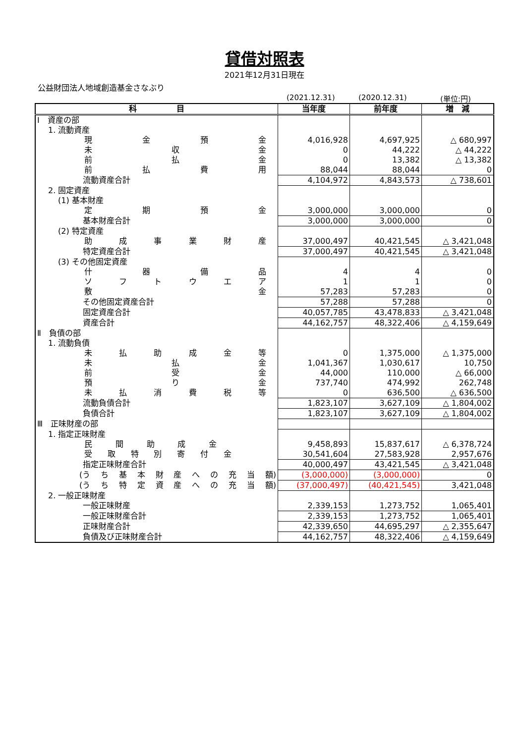貸借対照表
2021年12月31日現在
公益財団法人地域創造基金さなぶり
(2021.12.31) (2020.12.31) (単位:円)
| 科 目 | 当年度 | 前年度 | 増 減 |
| --- | --- | --- | --- |
| Ⅰ 資産の部 | | | |
| 1. 流動資産 | | | |
| 現 金 預 金 | 4,016,928 | 4,697,925 | △ 680,997 |
| 未 収 金 | 0 | 44,222 | △ 44,222 |
| 前 払 金 | 0 | 13,382 | △ 13,382 |
| 前 払 費 用 | 88,044 | 88,044 | 0 |
| 流動資産合計 | 4,104,972 | 4,843,573 | △ 738,601 |
| 2. 固定資産 | | | |
| (1) 基本財産 | | | |
| 定 期 預 金 | 3,000,000 | 3,000,000 | 0 |
| 基本財産合計 | 3,000,000 | 3,000,000 | 0 |
| (2) 特定資産 | | | |
| 助 成 事 業 財 産 | 37,000,497 | 40,421,545 | △ 3,421,048 |
| 特定資産合計 | 37,000,497 | 40,421,545 | △ 3,421,048 |
| (3) その他固定資産 | | | |
| 什 器 備 品 | 4 | 4 | 0 |
| ソ フ ト ウ エ ア | 1 | 1 | 0 |
| 敷 金 | 57,283 | 57,283 | 0 |
| その他固定資産合計 | 57,288 | 57,288 | 0 |
| 固定資産合計 | 40,057,785 | 43,478,833 | △ 3,421,048 |
| 資産合計 | 44,162,757 | 48,322,406 | △ 4,159,649 |
| Ⅱ 負債の部 | | | |
| 1. 流動負債 | | | |
| 未 払 助 成 金 等 | 0 | 1,375,000 | △ 1,375,000 |
| 未 払 金 | 1,041,367 | 1,030,617 | 10,750 |
| 前 受 金 | 44,000 | 110,000 | △ 66,000 |
| 預 り 金 | 737,740 | 474,992 | 262,748 |
| 未 払 消 費 税 等 | 0 | 636,500 | △ 636,500 |
| 流動負債合計 | 1,823,107 | 3,627,109 | △ 1,804,002 |
| 負債合計 | 1,823,107 | 3,627,109 | △ 1,804,002 |
| Ⅲ 正味財産の部 | | | |
| 1. 指定正味財産 | | | |
| 民 間 助 成 金 | 9,458,893 | 15,837,617 | △ 6,378,724 |
| 受 取 特 別 寄 付 金 | 30,541,604 | 27,583,928 | 2,957,676 |
| 指定正味財産合計 | 40,000,497 | 43,421,545 | △ 3,421,048 |
| (う ち 基 本 財 産 へ の 充 当 額) | (3,000,000) | (3,000,000) | 0 |
| (う ち 特 定 資 産 へ の 充 当 額) | (37,000,497) | (40,421,545) | 3,421,048 |
| 2. 一般正味財産 | | | |
| 一般正味財産 | 2,339,153 | 1,273,752 | 1,065,401 |
| 一般正味財産合計 | 2,339,153 | 1,273,752 | 1,065,401 |
| 正味財産合計 | 42,339,650 | 44,695,297 | △ 2,355,647 |
| 負債及び正味財産合計 | 44,162,757 | 48,322,406 | △ 4,159,649 |